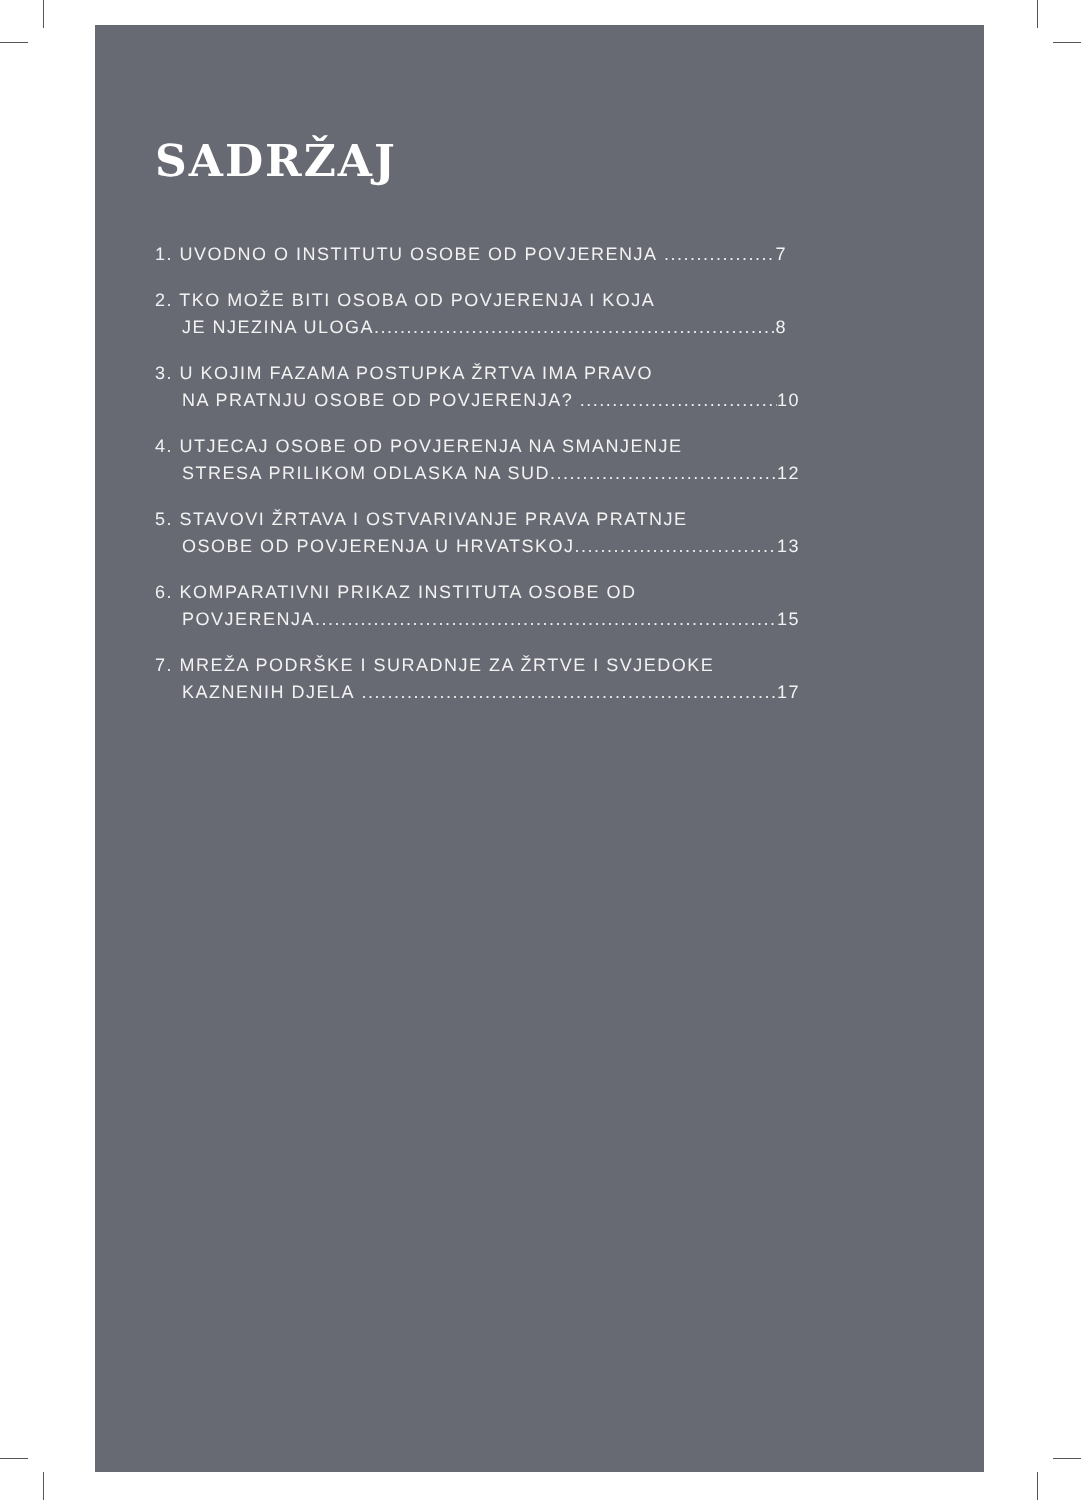SADRŽAJ
1. UVODNO O INSTITUTU OSOBE OD POVJERENJA 7
2. TKO MOŽE BITI OSOBA OD POVJERENJA I KOJA
JE NJEZINA ULOGA 8
3. U KOJIM FAZAMA POSTUPKA ŽRTVA IMA PRAVO
NA PRATNJU OSOBE OD POVJERENJA? 10
4. UTJECAJ OSOBE OD POVJERENJA NA SMANJENJE
STRESA PRILIKOM ODLASKA NA SUD 12
5. STAVOVI ŽRTAVA I OSTVARIVANJE PRAVA PRATNJE
OSOBE OD POVJERENJA U HRVATSKOJ 13
6. KOMPARATIVNI PRIKAZ INSTITUTA OSOBE OD
POVJERENJA 15
7. MREŽA PODRŠKE I SURADNJE ZA ŽRTVE I SVJEDOKE
KAZNENIH DJELA 17